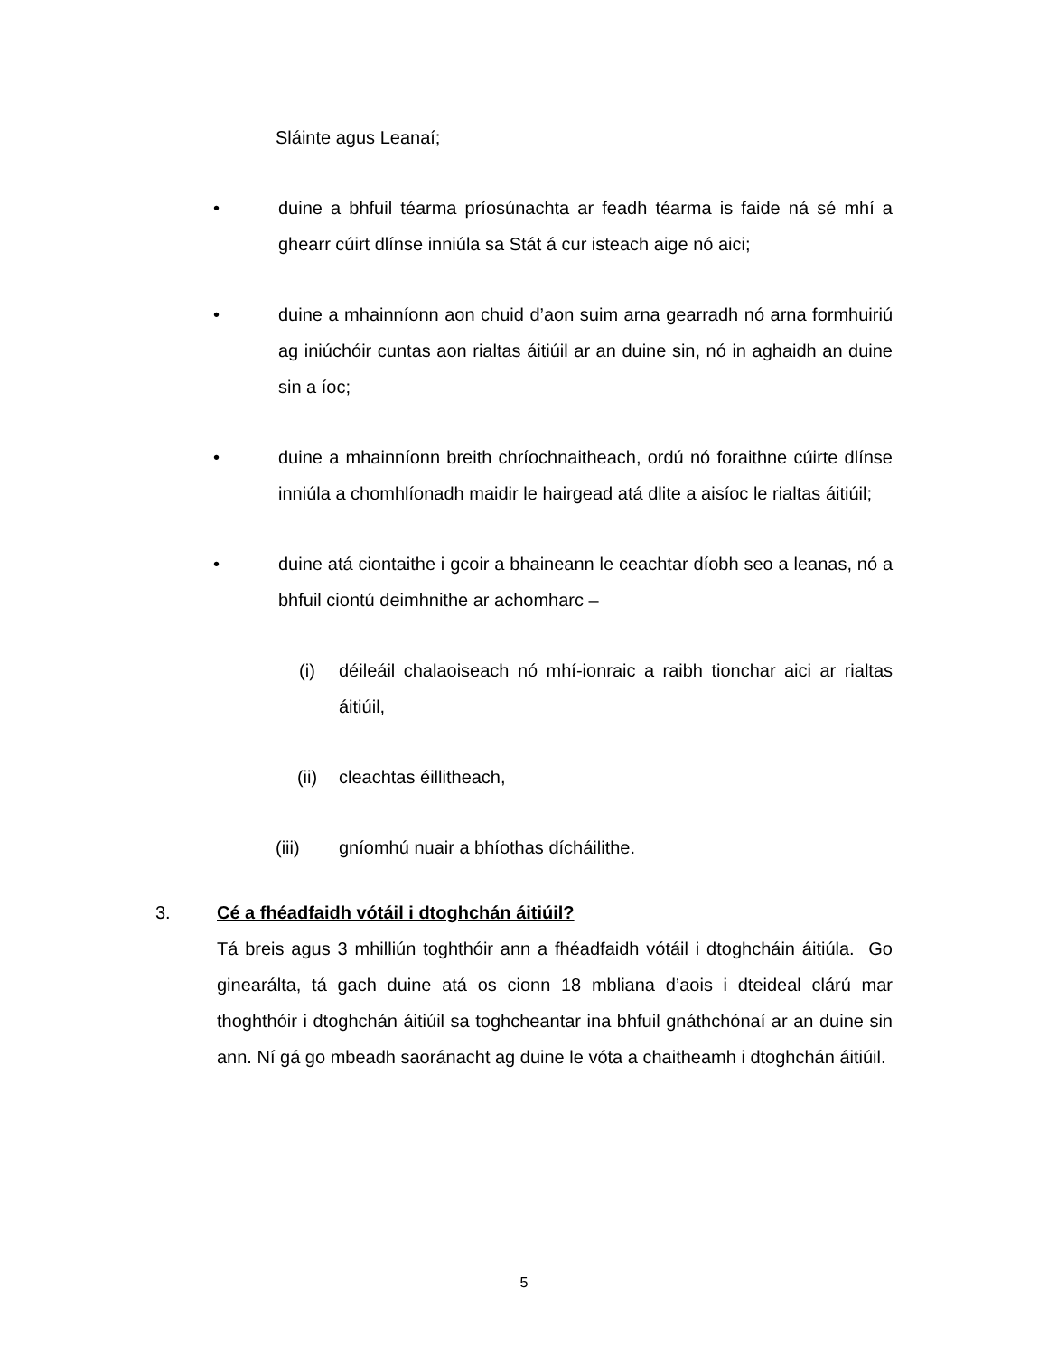Sláinte agus Leanaí;
• duine a bhfuil téarma príosúnachta ar feadh téarma is faide ná sé mhí a ghearr cúirt dlínse inniúla sa Stát á cur isteach aige nó aici;
• duine a mhainníonn aon chuid d’aon suim arna gearradh nó arna formhuiriú ag iniúchóir cuntas aon rialtas áitiúil ar an duine sin, nó in aghaidh an duine sin a íoc;
• duine a mhainníonn breith chríochnaitheach, ordú nó foraithne cúirte dlínse inniúla a chomhlíonadh maidir le hairgead atá dlite a aisíoc le rialtas áitiúil;
• duine atá ciontaithe i gcoir a bhaineann le ceachtar díobh seo a leanas, nó a bhfuil ciontú deimhnithe ar achomharc –
(i) déileáil chalaoiseach nó mhí-ionraic a raibh tionchar aici ar rialtas áitiúil,
(ii) cleachtas éillitheach,
(iii) gníomhú nuair a bhíothas dícháilithe.
3. Cé a fhéadfaidh vótáil i dtoghchán áitiúil?
Tá breis agus 3 mhilliún toghthóir ann a fhéadfaidh vótáil i dtoghcháin áitiúla. Go ginearálta, tá gach duine atá os cionn 18 mbliana d’aois i dteideal clárú mar thoghthóir i dtoghchán áitiúil sa toghcheantar ina bhfuil gnáthchónaí ar an duine sin ann. Ní gá go mbeadh saoránacht ag duine le vóta a chaitheamh i dtoghchán áitiúil.
5